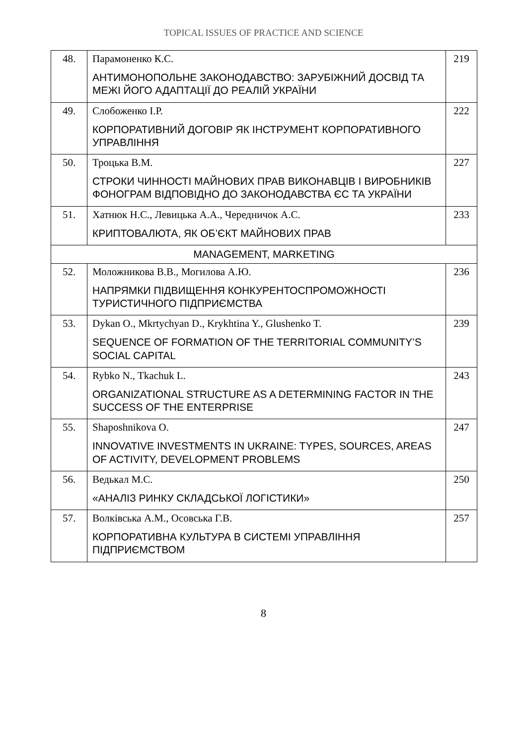TOPICAL ISSUES OF PRACTICE AND SCIENCE
| 48. | Парамоненко К.С. АНТИМОНОПОЛЬНЕ ЗАКОНОДАВСТВО: ЗАРУБІЖНИЙ ДОСВІД ТА МЕЖІ ЙОГО АДАПТАЦІЇ ДО РЕАЛІЙ УКРАЇНИ | 219 |
| 49. | Слобоженко І.Р. КОРПОРАТИВНИЙ ДОГОВІР ЯК ІНСТРУМЕНТ КОРПОРАТИВНОГО УПРАВЛІННЯ | 222 |
| 50. | Троцька В.М. СТРОКИ ЧИННОСТІ МАЙНОВИХ ПРАВ ВИКОНАВЦІВ І ВИРОБНИКІВ ФОНОГРАМ ВІДПОВІДНО ДО ЗАКОНОДАВСТВА ЄС ТА УКРАЇНИ | 227 |
| 51. | Хатнюк Н.С., Левицька А.А., Чередничок А.С. КРИПТОВАЛЮТА, ЯК ОБ’ЄКТ МАЙНОВИХ ПРАВ | 233 |
| MANAGEMENT, MARKETING | | |
| 52. | Моложникова В.В., Могилова А.Ю. НАПРЯМКИ ПІДВИЩЕННЯ КОНКУРЕНТОСПРОМОЖНОСТІ ТУРИСТИЧНОГО ПІДПРИЄМСТВА | 236 |
| 53. | Dykan O., Mkrtychyan D., Krykhtina Y., Glushenko T. SEQUENCE OF FORMATION OF THE TERRITORIAL COMMUNITY’S SOCIAL CAPITAL | 239 |
| 54. | Rybko N., Tkachuk L. ORGANIZATIONAL STRUCTURE AS A DETERMINING FACTOR IN THE SUCCESS OF THE ENTERPRISE | 243 |
| 55. | Shaposhnikova O. INNOVATIVE INVESTMENTS IN UKRAINE: TYPES, SOURCES, AREAS OF ACTIVITY, DEVELOPMENT PROBLEMS | 247 |
| 56. | Ведькал М.С. «АНАЛІЗ РИНКУ СКЛАДСЬКОЇ ЛОГІСТИКИ» | 250 |
| 57. | Волківська А.М., Осовська Г.В. КОРПОРАТИВНА КУЛЬТУРА В СИСТЕМІ УПРАВЛІННЯ ПІДПРИЄМСТВОМ | 257 |
8